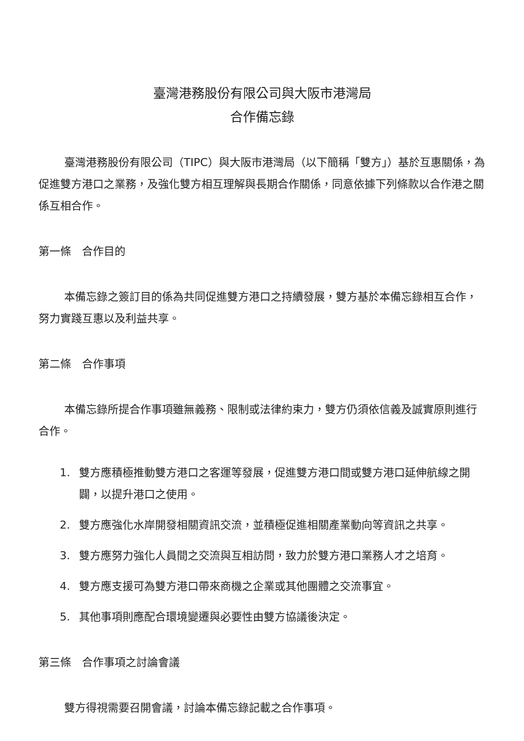臺灣港務股份有限公司與大阪市港灣局
合作備忘錄
臺灣港務股份有限公司（TIPC）與大阪市港灣局（以下簡稱「雙方」）基於互惠關係，為促進雙方港口之業務，及強化雙方相互理解與長期合作關係，同意依據下列條款以合作港之關係互相合作。
第一條　合作目的
本備忘錄之簽訂目的係為共同促進雙方港口之持續發展，雙方基於本備忘錄相互合作，努力實踐互惠以及利益共享。
第二條　合作事項
本備忘錄所提合作事項雖無義務、限制或法律約束力，雙方仍須依信義及誠實原則進行合作。
1. 雙方應積極推動雙方港口之客運等發展，促進雙方港口間或雙方港口延伸航線之開闢，以提升港口之使用。
2. 雙方應強化水岸開發相關資訊交流，並積極促進相關產業動向等資訊之共享。
3. 雙方應努力強化人員間之交流與互相訪問，致力於雙方港口業務人才之培育。
4. 雙方應支援可為雙方港口帶來商機之企業或其他團體之交流事宜。
5. 其他事項則應配合環境變遷與必要性由雙方協議後決定。
第三條　合作事項之討論會議
雙方得視需要召開會議，討論本備忘錄記載之合作事項。